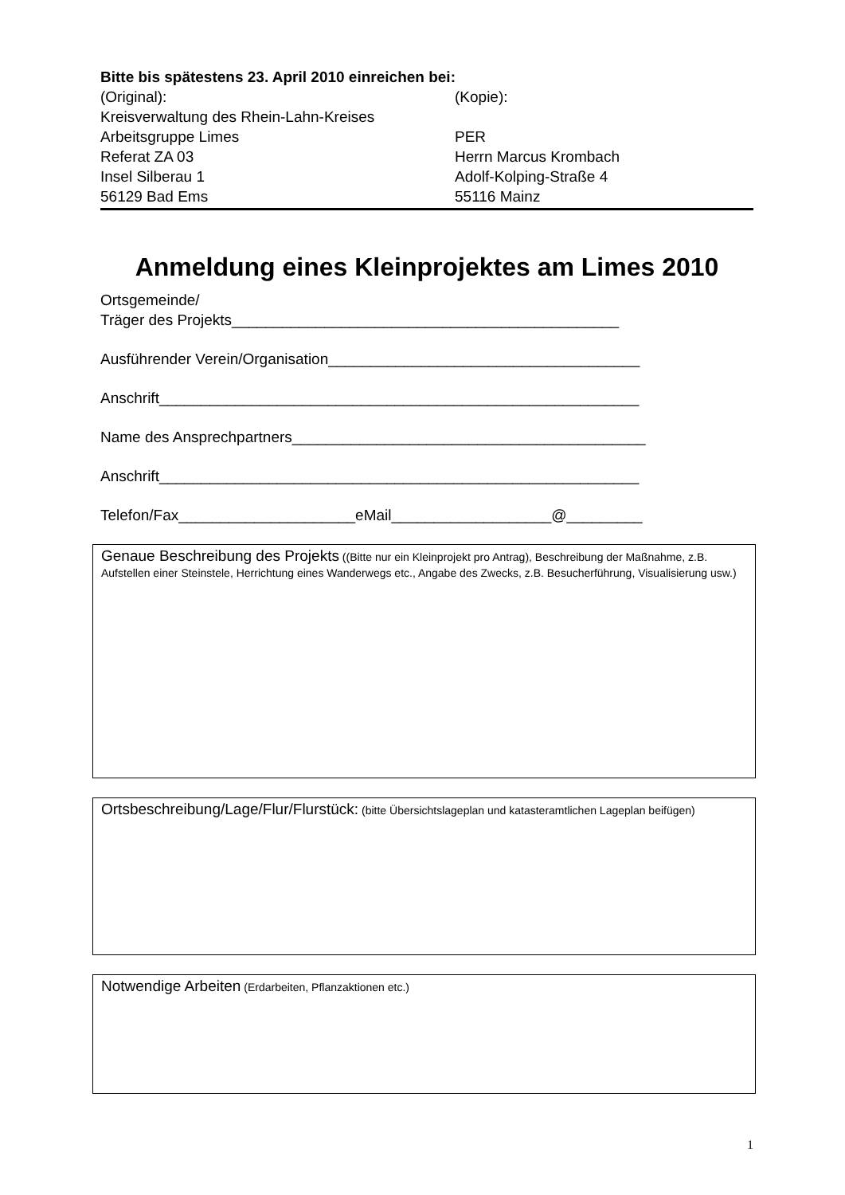Bitte bis spätestens 23. April 2010 einreichen bei:
(Original): (Kopie):
Kreisverwaltung des Rhein-Lahn-Kreises
Arbeitsgruppe Limes PER
Referat ZA 03 Herrn Marcus Krombach
Insel Silberau 1 Adolf-Kolping-Straße 4
56129 Bad Ems 55116 Mainz
Anmeldung eines Kleinprojektes am Limes 2010
Ortsgemeinde/
Träger des Projekts______________________________________________
Ausführender Verein/Organisation_____________________________________
Anschrift_________________________________________________________
Name des Ansprechpartners__________________________________________
Anschrift_________________________________________________________
Telefon/Fax_____________________eMail___________________@_________
Genaue Beschreibung des Projekts ((Bitte nur ein Kleinprojekt pro Antrag), Beschreibung der Maßnahme, z.B. Aufstellen einer Steinstele, Herrichtung eines Wanderwegs etc., Angabe des Zwecks, z.B. Besucherführung, Visualisierung usw.)
Ortsbeschreibung/Lage/Flur/Flurstück: (bitte Übersichtslageplan und katasteramtlichen Lageplan beifügen)
Notwendige Arbeiten (Erdarbeiten, Pflanzaktionen etc.)
1